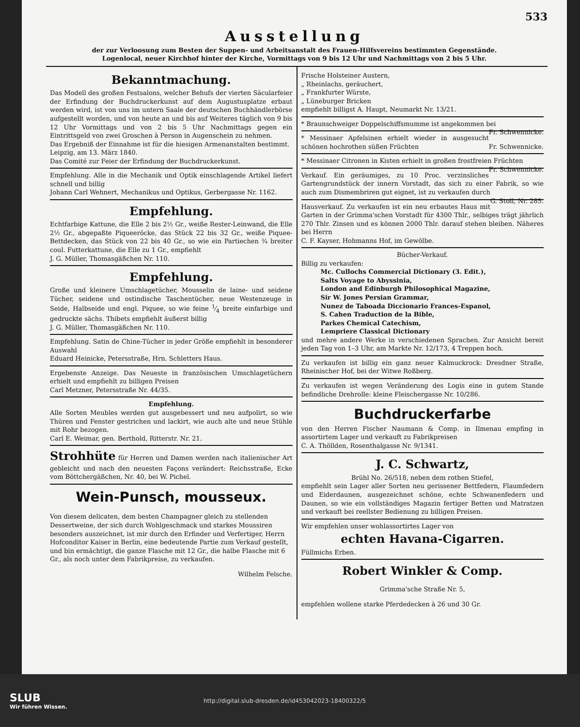533
Ausstellung
der zur Verloosung zum Besten der Suppen- und Arbeitsanstalt des Frauen-Hilfsvereins bestimmten Gegenstände.
Logenlocal, neuer Kirchhof hinter der Kirche, Vormittags von 9 bis 12 Uhr und Nachmittags von 2 bis 5 Uhr.
Bekanntmachung.
Das Modell des großen Festsalons, welcher Behufs der vierten Säcularfeier der Erfindung der Buchdruckerkunst auf dem Augustusplatze erbaut werden wird, ist von uns im untern Saale der deutschen Buchhändlerbörse aufgestellt worden, und von heute an und bis auf Weiteres täglich von 9 bis 12 Uhr Vormittags und von 2 bis 5 Uhr Nachmittags gegen ein Eintrittsgeld von zwei Groschen à Person in Augenschein zu nehmen.
Das Ergebniß der Einnahme ist für die hiesigen Armenanstalten bestimmt.
Leipzig, am 13. März 1840.
Das Comité zur Feier der Erfindung der Buchdruckerkunst.
Empfehlung. Alle in die Mechanik und Optik einschlagende Artikel liefert schnell und billig
Johann Carl Wehnert, Mechanikus und Optikus, Gerbergasse Nr. 1162.
Empfehlung.
Echtfarbige Kattune, die Elle 2 bis 2½ Gr., weiße Rester-Leinwand, die Elle 2½ Gr., abgepaßte Piqueeröcke, das Stück 22 bis 32 Gr., weiße Piquee-Bettdecken, das Stück von 22 bis 40 Gr., so wie ein Partiechen ¾ breiter coul. Futterkattune, die Elle zu 1 Gr., empfiehlt
J. G. Müller, Thomasgäßchen Nr. 110.
Empfehlung.
Große und kleinere Umschlagetücher, Mousselin de laine- und seidene Tücher, seidene und ostindische Taschentücher, neue Westenzeuge in Seide, Halbseide und engl. Piquee, so wie feine 1⁄4 breite einfarbige und gedruckte sächs. Thibets empfiehlt äußerst billig
J. G. Müller, Thomasgäßchen Nr. 110.
Empfehlung. Satin de Chine-Tücher in jeder Größe empfiehlt in besonderer Auswahl
Eduard Heinicke, Petersstraße, Hrn. Schletters Haus.
Ergebenste Anzeige. Das Neueste in französischen Umschlagetüchern erhielt und empfiehlt zu billigen Preisen
Carl Metzner, Petersstraße Nr. 44/35.
Empfehlung.
Alle Sorten Meubles werden gut ausgebessert und neu aufpolirt, so wie Thüren und Fenster gestrichen und lackirt, wie auch alte und neue Stühle mit Rohr bezogen.
Carl E. Weimar, gen. Berthold, Ritterstr. Nr. 21.
Strohhüte für Herren und Damen werden nach italienischer Art gebleicht und nach den neuesten Façons verändert: Reichsstraße, Ecke vom Böttchergäßchen, Nr. 40, bei W. Pichel.
Wein-Punsch, mousseux.
Von diesem delicaten, dem besten Champagner gleich zu stellenden Dessertweine, der sich durch Wohlgeschmack und starkes Moussiren besonders auszeichnet, ist mir durch den Erfinder und Verfertiger, Herrn Hofconditor Kaiser in Berlin, eine bedeutende Partie zum Verkauf gestellt, und bin ermächtigt, die ganze Flasche mit 12 Gr., die halbe Flasche mit 6 Gr., als noch unter dem Fabrikpreise, zu verkaufen.
Wilhelm Felsche.
Frische Holsteiner Austern,
„ Rheinlachs, geräuchert,
„ Frankfurter Würste,
„ Lüneburger Bricken
empfiehlt billigst A. Haupt, Neumarkt Nr. 13/21.
* Braunschweiger Doppelschiffsmumme ist angekommen bei Fr. Schwennicke.
* Messinaer Apfelsinen erhielt wieder in ausgesucht schönen hochrothen süßen Früchten Fr. Schwennicke.
* Messinaer Citronen in Kisten erhielt in großen frostfreien Früchten Fr. Schwennicke.
Verkauf. Ein geräumiges, zu 10 Proc. verzinsliches Gartengrundstück der innern Vorstadt, das sich zu einer Fabrik, so wie auch zum Dismembriren gut eignet, ist zu verkaufen durch G. Stoll, Nr. 285.
Hausverkauf. Zu verkaufen ist ein neu erbautes Haus mit Garten in der Grimma'schen Vorstadt für 4300 Thlr., selbiges trägt jährlich 270 Thlr. Zinsen und es können 2000 Thlr. darauf stehen bleiben. Näheres bei Herrn
C. F. Kayser, Hohmanns Hof, im Gewölbe.
Bücher-Verkauf.
Billig zu verkaufen:
Mc. Cullochs Commercial Dictionary (3. Edit.),
Salts Voyage to Abyssinia,
London and Edinburgh Philosophical Magazine,
Sir W. Jones Persian Grammar,
Nunez de Taboada Diccionario Frances-Espanol,
S. Cahen Traduction de la Bible,
Parkes Chemical Catechism,
Lempriere Classical Dictionary
und mehre andere Werke in verschiedenen Sprachen. Zur Ansicht bereit jeden Tag von 1–3 Uhr, am Markte Nr. 12/173, 4 Treppen hoch.
Zu verkaufen ist billig ein ganz neuer Kalmuckrock: Dresdner Straße, Rheinischer Hof, bei der Witwe Roßberg.
Zu verkaufen ist wegen Veränderung des Logis eine in gutem Stande befindliche Drehrolle: kleine Fleischergasse Nr. 10/286.
Buchdruckerfarbe
von den Herren Fischer Naumann & Comp. in Ilmenau empfing in assortirtem Lager und verkauft zu Fabrikpreisen
C. A. Thöllden, Rosenthalgasse Nr. 9/1341.
J. C. Schwartz,
Brühl No. 26/518, neben dem rothen Stiefel,
empfiehlt sein Lager aller Sorten neu gerissener Bettfedern, Flaumfedern und Eiderdaunen, ausgezeichnet schöne, echte Schwanenfedern und Daunen, so wie ein vollständiges Magazin fertiger Betten und Matratzen und verkauft bei reellster Bedienung zu billigen Preisen.
Wir empfehlen unser wohlassortirtes Lager von
echten Havana-Cigarren.
Füllmichs Erben.
Robert Winkler & Comp.
Grimma'sche Straße Nr. 5,
empfehlen wollene starke Pferdedecken à 26 und 30 Gr.
SLUB
Wir führen Wissen.
http://digital.slub-dresden.de/id453042023-18400322/5